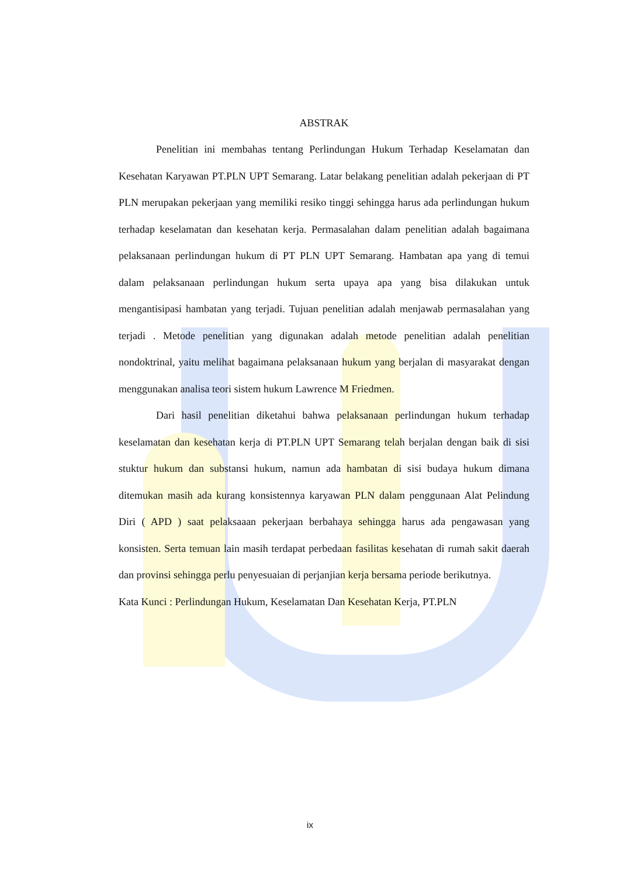ABSTRAK
Penelitian ini membahas tentang Perlindungan Hukum Terhadap Keselamatan dan Kesehatan Karyawan PT.PLN UPT Semarang. Latar belakang penelitian adalah pekerjaan di PT PLN merupakan pekerjaan yang memiliki resiko tinggi sehingga harus ada perlindungan hukum terhadap keselamatan dan kesehatan kerja. Permasalahan dalam penelitian adalah bagaimana pelaksanaan perlindungan hukum di PT PLN UPT Semarang. Hambatan apa yang di temui dalam pelaksanaan perlindungan hukum serta upaya apa yang bisa dilakukan untuk mengantisipasi hambatan yang terjadi. Tujuan penelitian adalah menjawab permasalahan yang terjadi . Metode penelitian yang digunakan adalah metode penelitian adalah penelitian nondoktrinal, yaitu melihat bagaimana pelaksanaan hukum yang berjalan di masyarakat dengan menggunakan analisa teori sistem hukum Lawrence M Friedmen.
Dari hasil penelitian diketahui bahwa pelaksanaan perlindungan hukum terhadap keselamatan dan kesehatan kerja di PT.PLN UPT Semarang telah berjalan dengan baik di sisi stuktur hukum dan substansi hukum, namun ada hambatan di sisi budaya hukum dimana ditemukan masih ada kurang konsistennya karyawan PLN dalam penggunaan Alat Pelindung Diri ( APD ) saat pelaksaaan pekerjaan berbahaya sehingga harus ada pengawasan yang konsisten. Serta temuan lain masih terdapat perbedaan fasilitas kesehatan di rumah sakit daerah dan provinsi sehingga perlu penyesuaian di perjanjian kerja bersama periode berikutnya.
Kata Kunci : Perlindungan Hukum, Keselamatan Dan Kesehatan Kerja, PT.PLN
ix